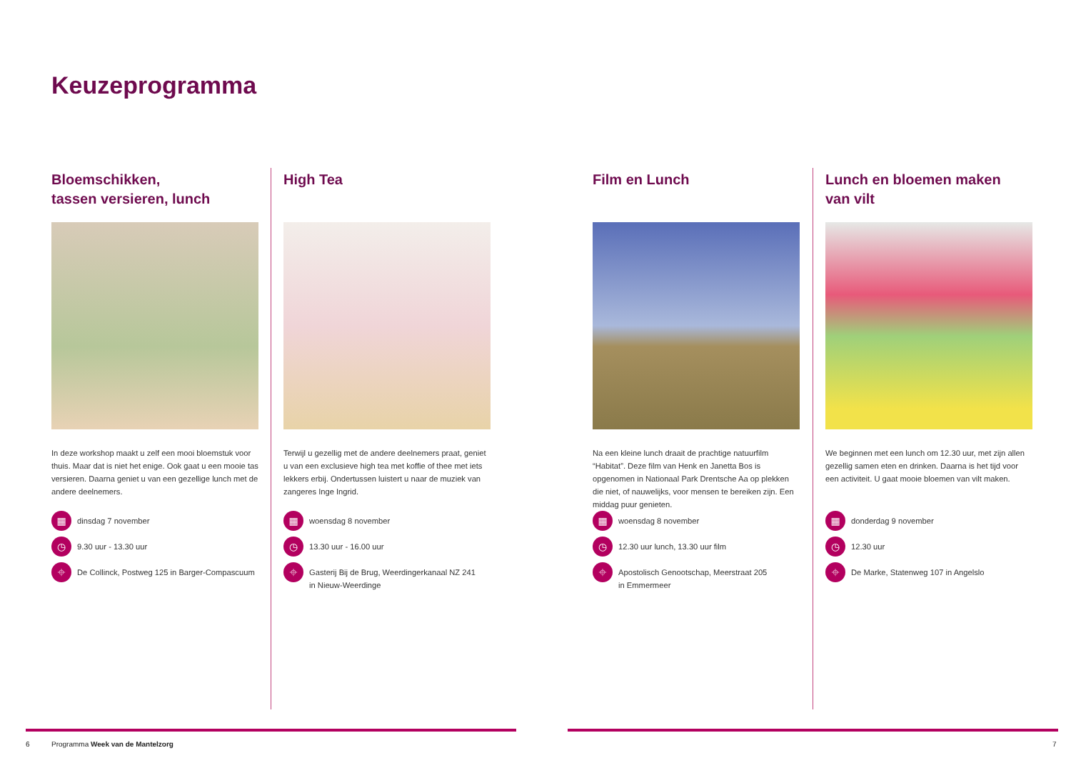Keuzeprogramma
Bloemschikken,
tassen versieren, lunch
In deze workshop maakt u zelf een mooi bloemstuk voor thuis. Maar dat is niet het enige. Ook gaat u een mooie tas versieren. Daarna geniet u van een gezellige lunch met de andere deelnemers.
▦
dinsdag 7 november
◷
9.30 uur - 13.30 uur
⌖
De Collinck, Postweg 125 in Barger-Compascuum
High Tea
Terwijl u gezellig met de andere deelnemers praat, geniet u van een exclusieve high tea met koffie of thee met iets lekkers erbij. Ondertussen luistert u naar de muziek van zangeres Inge Ingrid.
▦
woensdag 8 november
◷
13.30 uur - 16.00 uur
⌖
Gasterij Bij de Brug, Weerdingerkanaal NZ 241
in Nieuw-Weerdinge
Film en Lunch
Na een kleine lunch draait de prachtige natuurfilm “Habitat”. Deze film van Henk en Janetta Bos is opgenomen in Nationaal Park Drentsche Aa op plekken die niet, of nauwelijks, voor mensen te bereiken zijn. Een middag puur genieten.
▦
woensdag 8 november
◷
12.30 uur lunch, 13.30 uur film
⌖
Apostolisch Genootschap, Meerstraat 205
in Emmermeer
Lunch en bloemen maken
van vilt
We beginnen met een lunch om 12.30 uur, met zijn allen gezellig samen eten en drinken. Daarna is het tijd voor een activiteit. U gaat mooie bloemen van vilt maken.
▦
donderdag 9 november
◷
12.30 uur
⌖
De Marke, Statenweg 107 in Angelslo
6
Programma Week van de Mantelzorg
7